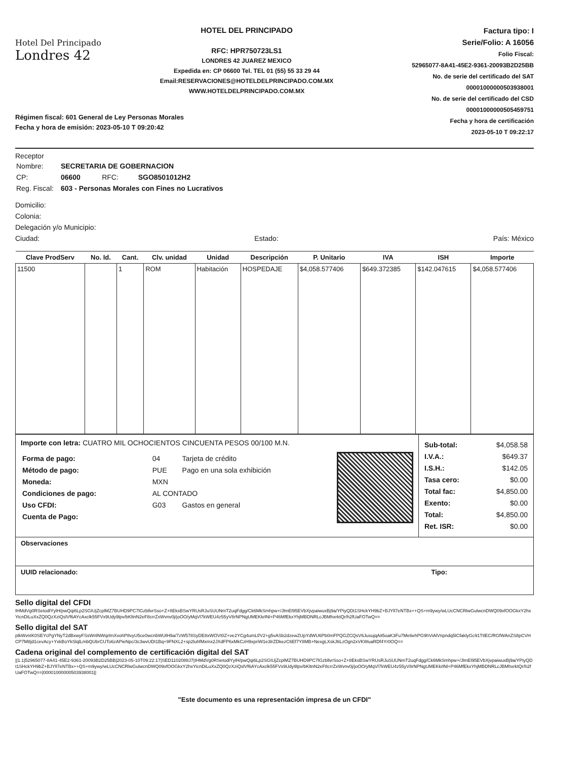Hotel Del Principado
Londres 42
HOTEL DEL PRINCIPADO
RFC: HPR750723LS1
LONDRES 42 JUAREZ MEXICO
Expedida en: CP 06600 Tel. TEL 01 (55) 55 33 29 44
Email:RESERVACIONES@HOTELDELPRINCIPADO.COM.MX
WWW.HOTELDELPRINCIPADO.COM.MX
Factura tipo: I
Serie/Folio: A 16056
Folio Fiscal:
52965077-8A41-45E2-9361-20093B2D25BB
No. de serie del certificado del SAT
00001000000503938001
No. de serie del certificado del CSD
00001000000505459751
Fecha y hora de certificación
2023-05-10 T 09:22:17
Régimen fiscal: 601 General de Ley Personas Morales
Fecha y hora de emisión: 2023-05-10 T 09:20:42
Receptor
| Nombre: | SECRETARIA DE GOBERNACION | | |
| CP: | 06600 | RFC: | SGO8501012H2 |
| Reg. Fiscal: | 603 - Personas Morales con Fines no Lucrativos | | |
Domicilio:
Colonia:
Delegación y/o Municipio:
Ciudad: Estado: País: México
| Clave ProdServ | No. Id. | Cant. | Clv. unidad | Unidad | Descripción | P. Unitario | IVA | ISH | Importe |
| --- | --- | --- | --- | --- | --- | --- | --- | --- | --- |
| 11500 | | 1 | ROM | Habitación | HOSPEDAJE | $4,058.577406 | $649.372385 | $142.047615 | $4,058.577406 |
Importe con letra: CUATRO MIL OCHOCIENTOS CINCUENTA PESOS 00/100 M.N.
| Forma de pago: | 04 | Tarjeta de crédito |
| Método de pago: | PUE | Pago en una sola exhibición |
| Moneda: | MXN | |
| Condiciones de pago: | AL CONTADO | |
| Uso CFDI: | G03 | Gastos en general |
| Cuenta de Pago: | | |
| Sub-total: | $4,058.58 |
| I.V.A.: | $649.37 |
| I.S.H.: | $142.05 |
| Tasa cero: | $0.00 |
| Total fac: | $4,850.00 |
| Exento: | $0.00 |
| Total: | $4,850.00 |
| Ret. ISR: | $0.00 |
Observaciones
UUID relacionado: Tipo:
Sello digital del CFDI
IHMdVg0RSetodlYylH/pwQqi6Lp2SGIUjZcplMZ7BUHD9PC7lGzbllvrSso+Z+8EksBSwYRUsRJuSUUNmT2uqFdgg/Ck6MkSmhpw+/JlmEl95EVbXjvpaiwuxBj9a/YPiyQDt1SHckYH9bZ+BJYll7eNTBx++QS+m9ywy/wLUcCNCRlwGulwcnDWQ09xfOOGkxY2hxYicnDiLuXxZQ0QzXziQslVf6AYcAxclk55FVx9Udy9lpv/bKltnN2eF8crrZxWvnv0j/joOO/yMqVl7kWEU4z55yV8rNPNgUMEKkrlNl+P46MfEkxYhjMBDNRLcJBMhxrktQr/h2fUaFOTwQ==
Sello digital del SAT
plkWvnIK0SEYcPgYNyT2dBxwyFSsWnlNWqrlmXvohP8vyU5ce0wcnbWUlH9a/7zW578SyDE8xWOVt0Z+ve2YCg4umLf/V2+g5vASb2dzewZUpYdWU6Pb0mFPQGZCQsV6JusujqAit5oaK3Fu7Me6ehPG9hViAlVnpndq5lCfaklyGc91TtlEC/RGfWAnZS8pCVHCP7M8jd1cevAcy+YxkBoYkSlqlLmbQUbrCUTo6zAPieNpc/3c3wvUDt1Bq+9FNXL2+sp2luhfMxmx2JXdFP6xMkCzH9xpriW1e3lrZDkezC6Ef7Y8MB+NexgLXskJ6LzOgn2xVKWuaRDf4Yr0OQ==
Cadena original del complemento de certificación digital del SAT
||1.1|52965077-8A41-45E2-9361-20093B2D25BB|2023-05-10T09:22:17|SED1102088J7|IHMdVg0RSetodlYylH/pwQqi6Lp2SGIUjZcplMZ7BUHD9PC7lGzbllvrSso+Z+8EksBSwYRUsRJuSUUNmT2uqFdgg/Ck6MkSmhpw+/JlmEl95EVbXjvpaiwuxBj9a/YPiyQDt1SHckYH9bZ+BJYll7eNTBx++QS+m9ywy/wLUcCNCRlwGulwcnDWQ09xfOOGkxY2hxYicnDiLuXxZQ0QzXziQslVf6AYcAxclk55FVx9Udy9lpv/bKltnN2eF8crrZxWvnv0j/joOO/yMqVl7kWEU4z55yV8rNPNgUMEKkrlNl+P46MfEkxYhjMBDNRLcJBMhxrktQr/h2fUaFOTwQ==|00001000000503938001||
"Este documento es una representación impresa de un CFDI"